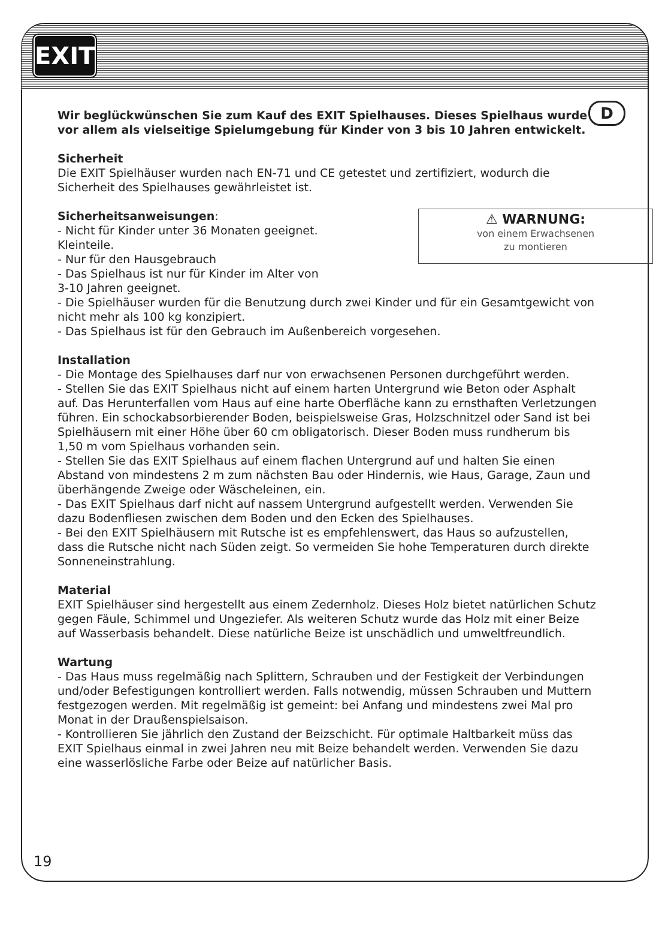EXIT
D
Wir beglückwünschen Sie zum Kauf des EXIT Spielhauses. Dieses Spielhaus wurde vor allem als vielseitige Spielumgebung für Kinder von 3 bis 10 Jahren entwickelt.
Sicherheit
Die EXIT Spielhäuser wurden nach EN-71 und CE getestet und zertifiziert, wodurch die Sicherheit des Spielhauses gewährleistet ist.
⚠ WARNUNG:
von einem Erwachsenen
zu montieren
Sicherheitsanweisungen:
- Nicht für Kinder unter 36 Monaten geeignet.
Kleinteile.
- Nur für den Hausgebrauch
- Das Spielhaus ist nur für Kinder im Alter von
3-10 Jahren geeignet.
- Die Spielhäuser wurden für die Benutzung durch zwei Kinder und für ein Gesamtgewicht von nicht mehr als 100 kg konzipiert.
- Das Spielhaus ist für den Gebrauch im Außenbereich vorgesehen.
Installation
- Die Montage des Spielhauses darf nur von erwachsenen Personen durchgeführt werden.
- Stellen Sie das EXIT Spielhaus nicht auf einem harten Untergrund wie Beton oder Asphalt auf. Das Herunterfallen vom Haus auf eine harte Oberfläche kann zu ernsthaften Verletzungen führen. Ein schockabsorbierender Boden, beispielsweise Gras, Holzschnitzel oder Sand ist bei Spielhäusern mit einer Höhe über 60 cm obligatorisch. Dieser Boden muss rundherum bis 1,50 m vom Spielhaus vorhanden sein.
- Stellen Sie das EXIT Spielhaus auf einem flachen Untergrund auf und halten Sie einen Abstand von mindestens 2 m zum nächsten Bau oder Hindernis, wie Haus, Garage, Zaun und überhängende Zweige oder Wäscheleinen, ein.
- Das EXIT Spielhaus darf nicht auf nassem Untergrund aufgestellt werden. Verwenden Sie dazu Bodenfliesen zwischen dem Boden und den Ecken des Spielhauses.
- Bei den EXIT Spielhäusern mit Rutsche ist es empfehlenswert, das Haus so aufzustellen, dass die Rutsche nicht nach Süden zeigt. So vermeiden Sie hohe Temperaturen durch direkte Sonneneinstrahlung.
Material
EXIT Spielhäuser sind hergestellt aus einem Zedernholz. Dieses Holz bietet natürlichen Schutz gegen Fäule, Schimmel und Ungeziefer. Als weiteren Schutz wurde das Holz mit einer Beize auf Wasserbasis behandelt. Diese natürliche Beize ist unschädlich und umweltfreundlich.
Wartung
- Das Haus muss regelmäßig nach Splittern, Schrauben und der Festigkeit der Verbindungen und/oder Befestigungen kontrolliert werden. Falls notwendig, müssen Schrauben und Muttern festgezogen werden. Mit regelmäßig ist gemeint: bei Anfang und mindestens zwei Mal pro Monat in der Draußenspielsaison.
- Kontrollieren Sie jährlich den Zustand der Beizschicht. Für optimale Haltbarkeit müss das EXIT Spielhaus einmal in zwei Jahren neu mit Beize behandelt werden. Verwenden Sie dazu eine wasserlösliche Farbe oder Beize auf natürlicher Basis.
19